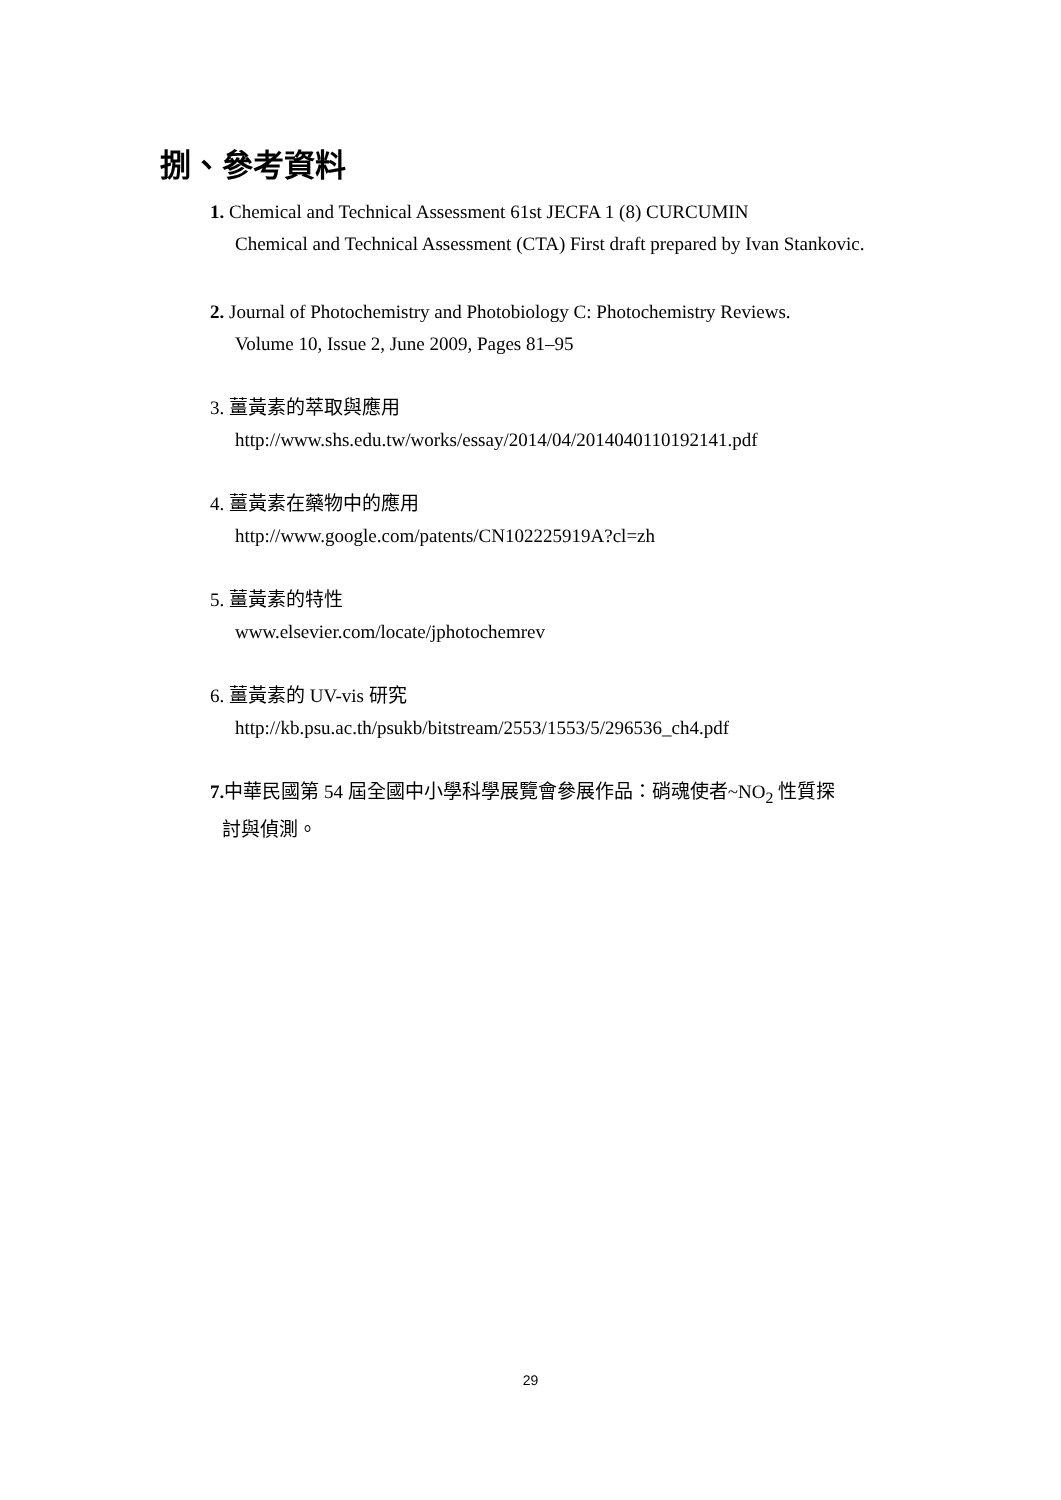捌、參考資料
1. Chemical and Technical Assessment 61st JECFA 1 (8) CURCUMIN
Chemical and Technical Assessment (CTA) First draft prepared by Ivan Stankovic.
2. Journal of Photochemistry and Photobiology C: Photochemistry Reviews.
Volume 10, Issue 2, June 2009, Pages 81–95
3. 薑黃素的萃取與應用
http://www.shs.edu.tw/works/essay/2014/04/2014040110192141.pdf
4. 薑黃素在藥物中的應用
http://www.google.com/patents/CN102225919A?cl=zh
5. 薑黃素的特性
www.elsevier.com/locate/jphotochemrev
6. 薑黃素的 UV-vis 研究
http://kb.psu.ac.th/psukb/bitstream/2553/1553/5/296536_ch4.pdf
7. 中華民國第 54 屆全國中小學科學展覽會參展作品：硝魂使者~NO<sub>2</sub> 性質探
討與偵測。
29